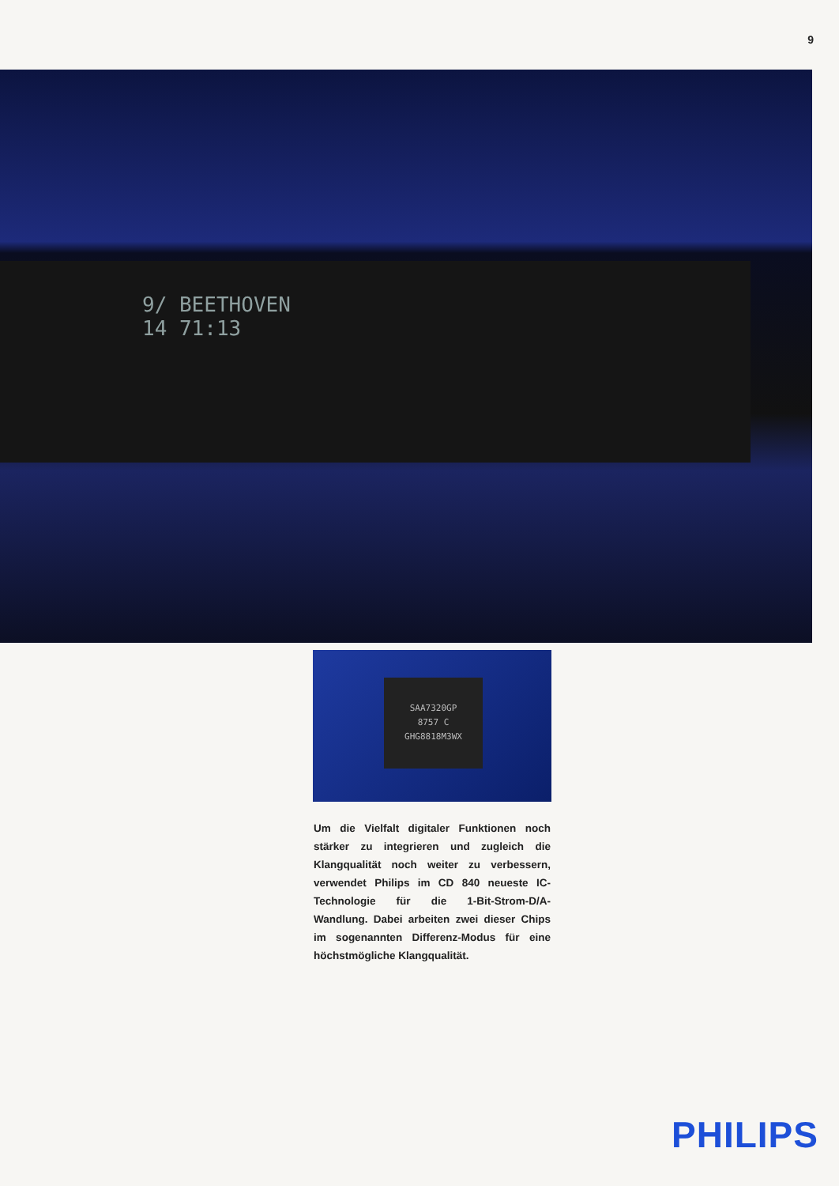9
9/ BEETHOVEN
14 71:13
SAA7320GP
8757 C
GHG8818M3WX
Um die Vielfalt digitaler Funktionen noch stärker zu integrieren und zugleich die Klangqualität noch weiter zu verbessern, verwendet Philips im CD 840 neueste IC-Technologie für die 1-Bit-Strom-D/A-Wandlung. Dabei arbeiten zwei dieser Chips im sogenannten Differenz-Modus für eine höchstmögliche Klangqualität.
PHILIPS